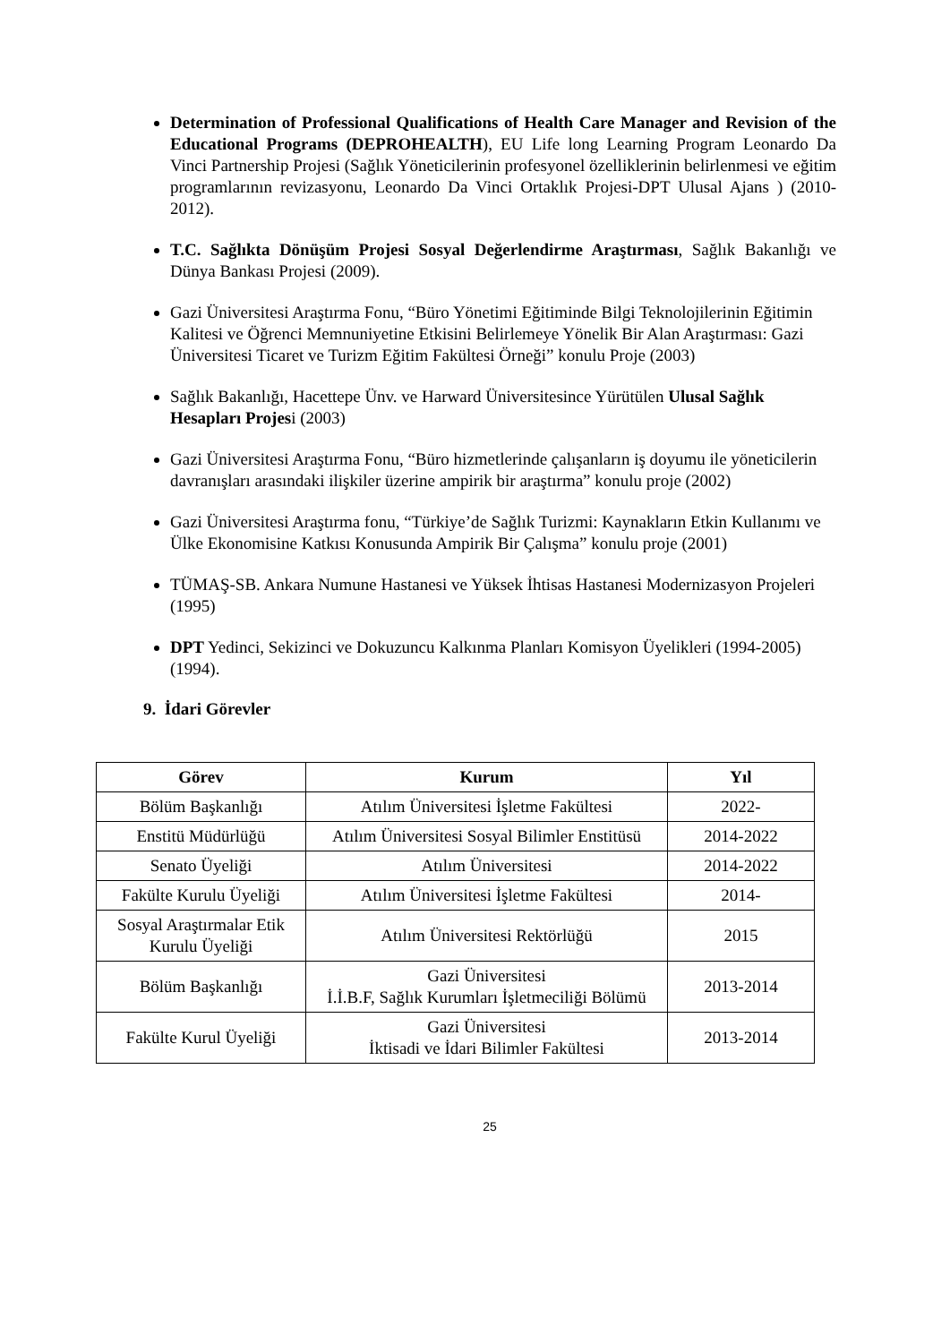Determination of Professional Qualifications of Health Care Manager and Revision of the Educational Programs (DEPROHEALTH), EU Life long Learning Program Leonardo Da Vinci Partnership Projesi (Sağlık Yöneticilerinin profesyonel özelliklerinin belirlenmesi ve eğitim programlarının revizasyonu, Leonardo Da Vinci Ortaklık Projesi-DPT Ulusal Ajans ) (2010-2012).
T.C. Sağlıkta Dönüşüm Projesi Sosyal Değerlendirme Araştırması, Sağlık Bakanlığı ve Dünya Bankası Projesi (2009).
Gazi Üniversitesi Araştırma Fonu, “Büro Yönetimi Eğitiminde Bilgi Teknolojilerinin Eğitimin Kalitesi ve Öğrenci Memnuniyetine Etkisini Belirlemeye Yönelik Bir Alan Araştırması: Gazi Üniversitesi Ticaret ve Turizm Eğitim Fakültesi Örneği” konulu Proje (2003)
Sağlık Bakanlığı, Hacettepe Ünv. ve Harward Üniversitesince Yürütülen Ulusal Sağlık Hesapları Projesi (2003)
Gazi Üniversitesi Araştırma Fonu, “Büro hizmetlerinde çalışanların iş doyumu ile yöneticilerin davranışları arasındaki ilişkiler üzerine ampirik bir araştırma” konulu proje (2002)
Gazi Üniversitesi Araştırma fonu, “Türkiye’de Sağlık Turizmi: Kaynakların Etkin Kullanımı ve Ülke Ekonomisine Katkısı Konusunda Ampirik Bir Çalışma” konulu proje (2001)
TÜMAŞ-SB. Ankara Numune Hastanesi ve Yüksek İhtisas Hastanesi Modernizasyon Projeleri (1995)
DPT Yedinci, Sekizinci ve Dokuzuncu Kalkınma Planları Komisyon Üyelikleri (1994-2005) (1994).
9. İdari Görevler
| Görev | Kurum | Yıl |
| --- | --- | --- |
| Bölüm Başkanlığı | Atılım Üniversitesi İşletme Fakültesi | 2022- |
| Enstitü Müdürlüğü | Atılım Üniversitesi Sosyal Bilimler Enstitüsü | 2014-2022 |
| Senato Üyeliği | Atılım Üniversitesi | 2014-2022 |
| Fakülte Kurulu Üyeliği | Atılım Üniversitesi İşletme Fakültesi | 2014- |
| Sosyal Araştırmalar Etik Kurulu Üyeliği | Atılım Üniversitesi Rektörlüğü | 2015 |
| Bölüm Başkanlığı | Gazi Üniversitesi İ.İ.B.F, Sağlık Kurumları İşletmeciliği Bölümü | 2013-2014 |
| Fakülte Kurul Üyeliği | Gazi Üniversitesi İktisadi ve İdari Bilimler Fakültesi | 2013-2014 |
25